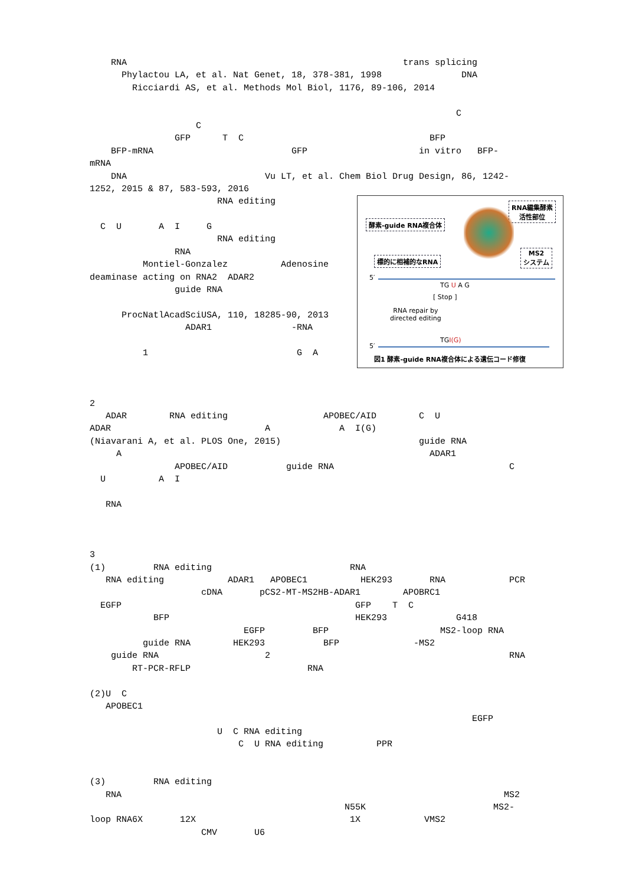RNA trans splicing
Phylactou LA, et al. Nat Genet, 18, 378-381, 1998 DNA
Ricciardi AS, et al. Methods Mol Biol, 1176, 89-106, 2014
C
C
GFP T C BFP
BFP-mRNA GFP in vitro BFP-
mRNA
DNA Vu LT, et al. Chem Biol Drug Design, 86, 1242-
1252, 2015 & 87, 583-593, 2016
RNA編集酵素
活性部位
酵素-guide RNA複合体
MS2
システム
標的に相補的なRNA
5′
TG U A G
[ Stop ]
RNA repair by
directed editing
5′
TGI(G)
図1 酵素-guide RNA複合体による遺伝コード修復
RNA editing
C U A I G
RNA editing
RNA
Montiel-Gonzalez Adenosine
deaminase acting on RNA2 ADAR2
guide RNA
ProcNatlAcadSciUSA, 110, 18285-90, 2013
ADAR1 -RNA
1 G A
2
ADAR RNA editing APOBEC/AID C U
ADAR A A I(G)
(Niavarani A, et al. PLOS One, 2015) guide RNA
A ADAR1
APOBEC/AID guide RNA C
U A I
RNA
3
(1) RNA editing RNA
RNA editing ADAR1 APOBEC1 HEK293 RNA PCR
cDNA pCS2-MT-MS2HB-ADAR1 APOBRC1
EGFP GFP T C
BFP HEK293 G418
EGFP BFP MS2-loop RNA
guide RNA HEK293 BFP -MS2
guide RNA 2 RNA
RT-PCR-RFLP RNA
(2)U C
APOBEC1
EGFP
U C RNA editing
C U RNA editing PPR
(3) RNA editing
RNA MS2
N55K MS2-
loop RNA6X 12X 1X VMS2
CMV U6